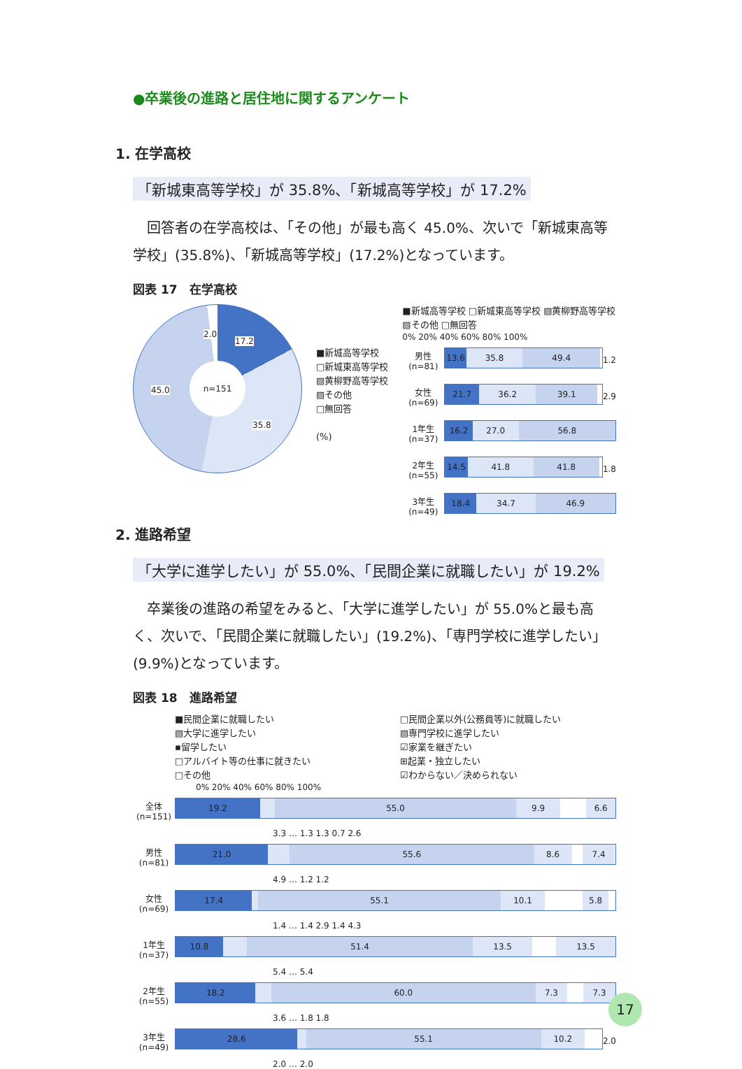●卒業後の進路と居住地に関するアンケート
1. 在学高校
「新城東高等学校」が 35.8%、「新城高等学校」が 17.2%
　回答者の在学高校は、「その他」が最も高く 45.0%、次いで「新城東高等学校」(35.8%)、「新城高等学校」(17.2%)となっています。
図表 17　在学高校
n=151
17.2
35.8
45.0
2.0
■新城高等学校
□新城東高等学校
▧黄柳野高等学校
▧その他
□無回答
(%)
■新城高等学校 □新城東高等学校 ▧黄柳野高等学校 ▧その他 □無回答
0% 20% 40% 60% 80% 100%
男性(n=81)
13.6 35.8 49.4
1.2
女性(n=69)
21.7 36.2 39.1
2.9
1年生(n=37)
16.2 27.0 56.8
2年生(n=55)
14.5 41.8 41.8
1.8
3年生(n=49)
18.4 34.7 46.9
2. 進路希望
「大学に進学したい」が 55.0%、「民間企業に就職したい」が 19.2%
　卒業後の進路の希望をみると、「大学に進学したい」が 55.0%と最も高く、次いで、「民間企業に就職したい」(19.2%)、「専門学校に進学したい」(9.9%)となっています。
図表 18　進路希望
■民間企業に就職したい
▧大学に進学したい
▪留学したい
□アルバイト等の仕事に就きたい
□その他
□民間企業以外(公務員等)に就職したい
▧専門学校に進学したい
☑家業を継ぎたい
⊞起業・独立したい
☑わからない／決められない
0% 20% 40% 60% 80% 100%
全体(n=151)
19.2 55.0 9.9 6.6
3.3 … 1.3 1.3 0.7 2.6
男性(n=81)
21.0 55.6 8.6 7.4
4.9 … 1.2 1.2
女性(n=69)
17.4 55.1 10.1 5.8
1.4 … 1.4 2.9 1.4 4.3
1年生(n=37)
10.8 51.4 13.5 13.5
5.4 … 5.4
2年生(n=55)
18.2 60.0 7.3 7.3
3.6 … 1.8 1.8
3年生(n=49)
28.6 55.1 10.2
2.0
2.0 … 2.0
17